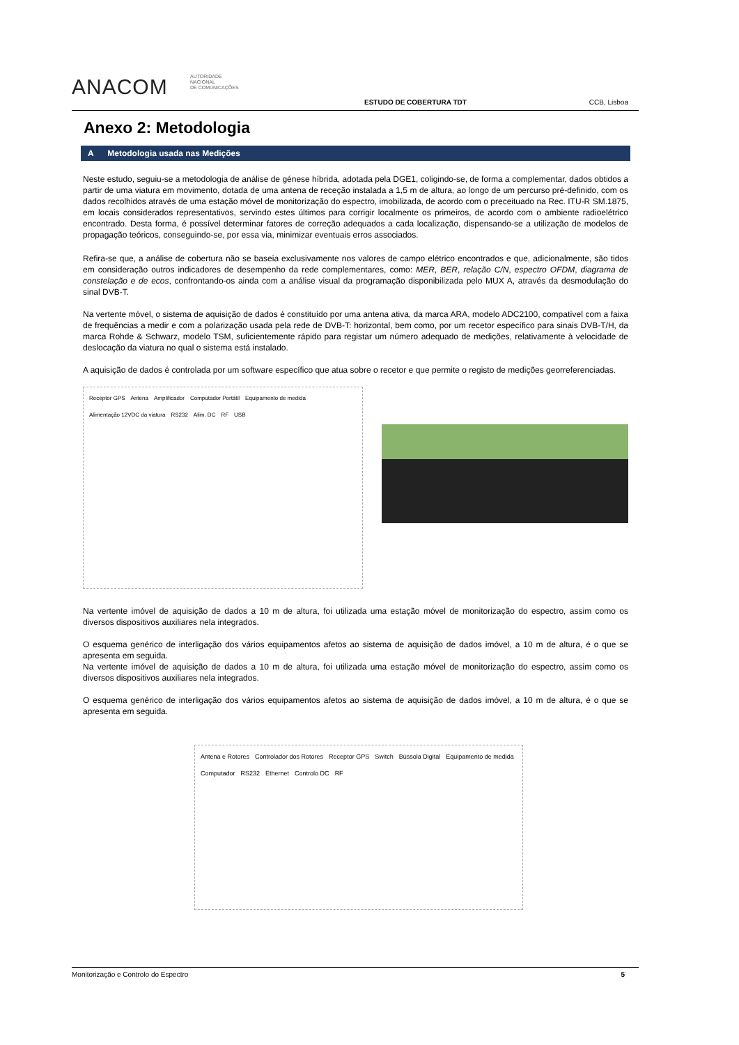ANACOM
AUTORIDADE
NACIONAL
DE COMUNICAÇÕES
ESTUDO DE COBERTURA TDT
CCB, Lisboa
Anexo 2: Metodologia
A Metodologia usada nas Medições
Neste estudo, seguiu-se a metodologia de análise de génese híbrida, adotada pela DGE1, coligindo-se, de forma a complementar, dados obtidos a partir de uma viatura em movimento, dotada de uma antena de receção instalada a 1,5 m de altura, ao longo de um percurso pré-definido, com os dados recolhidos através de uma estação móvel de monitorização do espectro, imobilizada, de acordo com o preceituado na Rec. ITU-R SM.1875, em locais considerados representativos, servindo estes últimos para corrigir localmente os primeiros, de acordo com o ambiente radioelétrico encontrado. Desta forma, é possível determinar fatores de correção adequados a cada localização, dispensando-se a utilização de modelos de propagação teóricos, conseguindo-se, por essa via, minimizar eventuais erros associados.
Refira-se que, a análise de cobertura não se baseia exclusivamente nos valores de campo elétrico encontrados e que, adicionalmente, são tidos em consideração outros indicadores de desempenho da rede complementares, como: MER, BER, relação C/N, espectro OFDM, diagrama de constelação e de ecos, confrontando-os ainda com a análise visual da programação disponibilizada pelo MUX A, através da desmodulação do sinal DVB-T.
Na vertente móvel, o sistema de aquisição de dados é constituído por uma antena ativa, da marca ARA, modelo ADC2100, compatível com a faixa de frequências a medir e com a polarização usada pela rede de DVB-T: horizontal, bem como, por um recetor específico para sinais DVB-T/H, da marca Rohde & Schwarz, modelo TSM, suficientemente rápido para registar um número adequado de medições, relativamente à velocidade de deslocação da viatura no qual o sistema está instalado.
A aquisição de dados é controlada por um software específico que atua sobre o recetor e que permite o registo de medições georreferenciadas.
Receptor GPS Antena Amplificador Computador Portátil Equipamento de medida Alimentação 12VDC da viatura RS232 Alim. DC RF USB
Na vertente imóvel de aquisição de dados a 10 m de altura, foi utilizada uma estação móvel de monitorização do espectro, assim como os diversos dispositivos auxiliares nela integrados.
O esquema genérico de interligação dos vários equipamentos afetos ao sistema de aquisição de dados imóvel, a 10 m de altura, é o que se apresenta em seguida.
Na vertente imóvel de aquisição de dados a 10 m de altura, foi utilizada uma estação móvel de monitorização do espectro, assim como os diversos dispositivos auxiliares nela integrados.
O esquema genérico de interligação dos vários equipamentos afetos ao sistema de aquisição de dados imóvel, a 10 m de altura, é o que se apresenta em seguida.
Antena e Rotores Controlador dos Rotores Receptor GPS Switch Bússola Digital Equipamento de medida Computador RS232 Ethernet Controlo DC RF
Monitorização e Controlo do Espectro 5